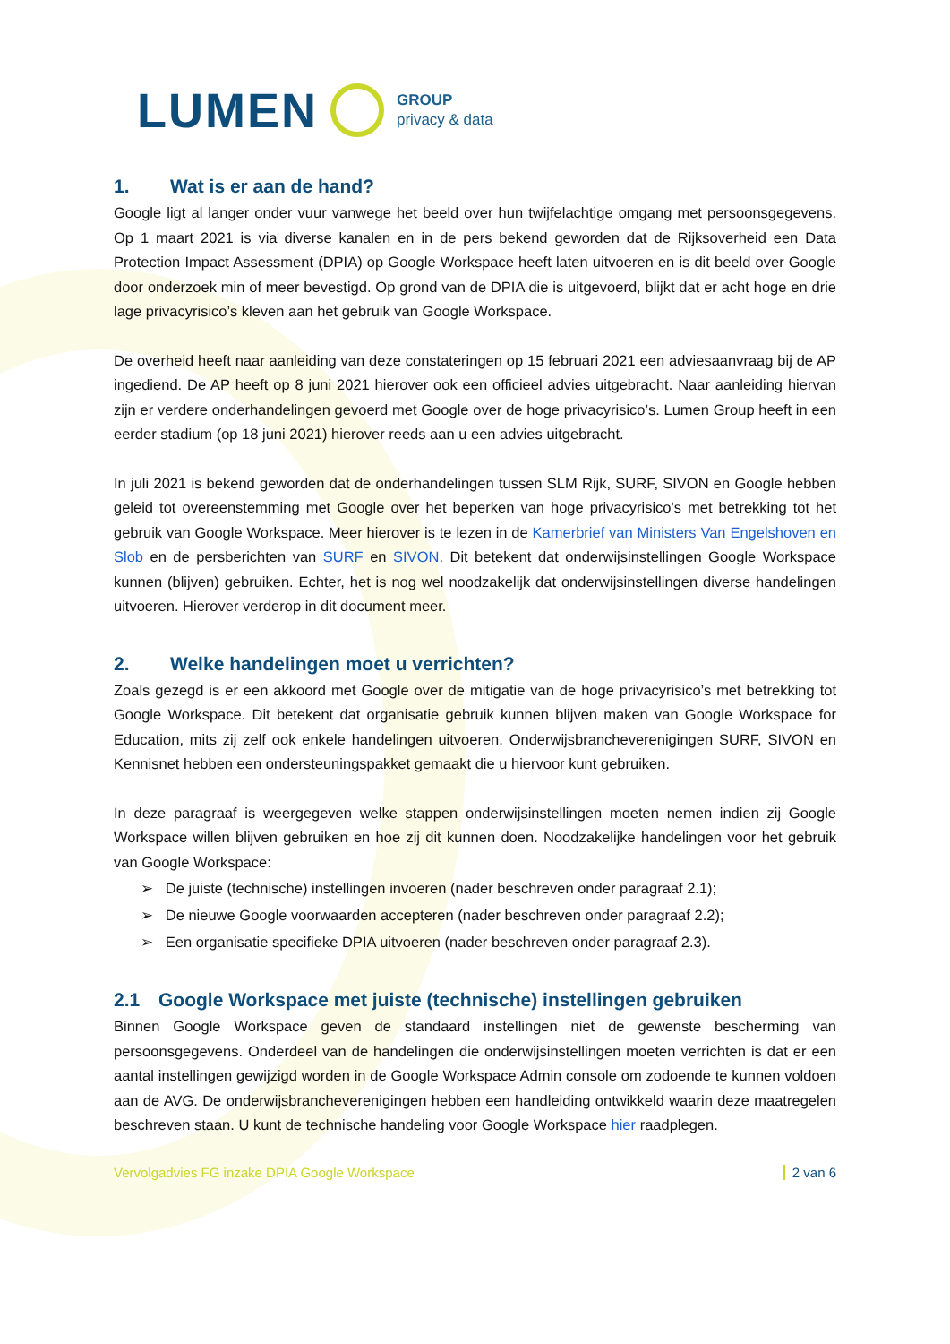LUMEN GROUP
privacy & data
1. Wat is er aan de hand?
Google ligt al langer onder vuur vanwege het beeld over hun twijfelachtige omgang met persoonsgegevens. Op 1 maart 2021 is via diverse kanalen en in de pers bekend geworden dat de Rijksoverheid een Data Protection Impact Assessment (DPIA) op Google Workspace heeft laten uitvoeren en is dit beeld over Google door onderzoek min of meer bevestigd. Op grond van de DPIA die is uitgevoerd, blijkt dat er acht hoge en drie lage privacyrisico’s kleven aan het gebruik van Google Workspace.
De overheid heeft naar aanleiding van deze constateringen op 15 februari 2021 een adviesaanvraag bij de AP ingediend. De AP heeft op 8 juni 2021 hierover ook een officieel advies uitgebracht. Naar aanleiding hiervan zijn er verdere onderhandelingen gevoerd met Google over de hoge privacyrisico’s. Lumen Group heeft in een eerder stadium (op 18 juni 2021) hierover reeds aan u een advies uitgebracht.
In juli 2021 is bekend geworden dat de onderhandelingen tussen SLM Rijk, SURF, SIVON en Google hebben geleid tot overeenstemming met Google over het beperken van hoge privacyrisico's met betrekking tot het gebruik van Google Workspace. Meer hierover is te lezen in de Kamerbrief van Ministers Van Engelshoven en Slob en de persberichten van SURF en SIVON. Dit betekent dat onderwijsinstellingen Google Workspace kunnen (blijven) gebruiken. Echter, het is nog wel noodzakelijk dat onderwijsinstellingen diverse handelingen uitvoeren. Hierover verderop in dit document meer.
2. Welke handelingen moet u verrichten?
Zoals gezegd is er een akkoord met Google over de mitigatie van de hoge privacyrisico’s met betrekking tot Google Workspace. Dit betekent dat organisatie gebruik kunnen blijven maken van Google Workspace for Education, mits zij zelf ook enkele handelingen uitvoeren. Onderwijsbrancheverenigingen SURF, SIVON en Kennisnet hebben een ondersteuningspakket gemaakt die u hiervoor kunt gebruiken.
In deze paragraaf is weergegeven welke stappen onderwijsinstellingen moeten nemen indien zij Google Workspace willen blijven gebruiken en hoe zij dit kunnen doen. Noodzakelijke handelingen voor het gebruik van Google Workspace:
➢ De juiste (technische) instellingen invoeren (nader beschreven onder paragraaf 2.1);
➢ De nieuwe Google voorwaarden accepteren (nader beschreven onder paragraaf 2.2);
➢ Een organisatie specifieke DPIA uitvoeren (nader beschreven onder paragraaf 2.3).
2.1 Google Workspace met juiste (technische) instellingen gebruiken
Binnen Google Workspace geven de standaard instellingen niet de gewenste bescherming van persoonsgegevens. Onderdeel van de handelingen die onderwijsinstellingen moeten verrichten is dat er een aantal instellingen gewijzigd worden in de Google Workspace Admin console om zodoende te kunnen voldoen aan de AVG. De onderwijsbrancheverenigingen hebben een handleiding ontwikkeld waarin deze maatregelen beschreven staan. U kunt de technische handeling voor Google Workspace hier raadplegen.
Vervolgadvies FG inzake DPIA Google Workspace 2 van 6